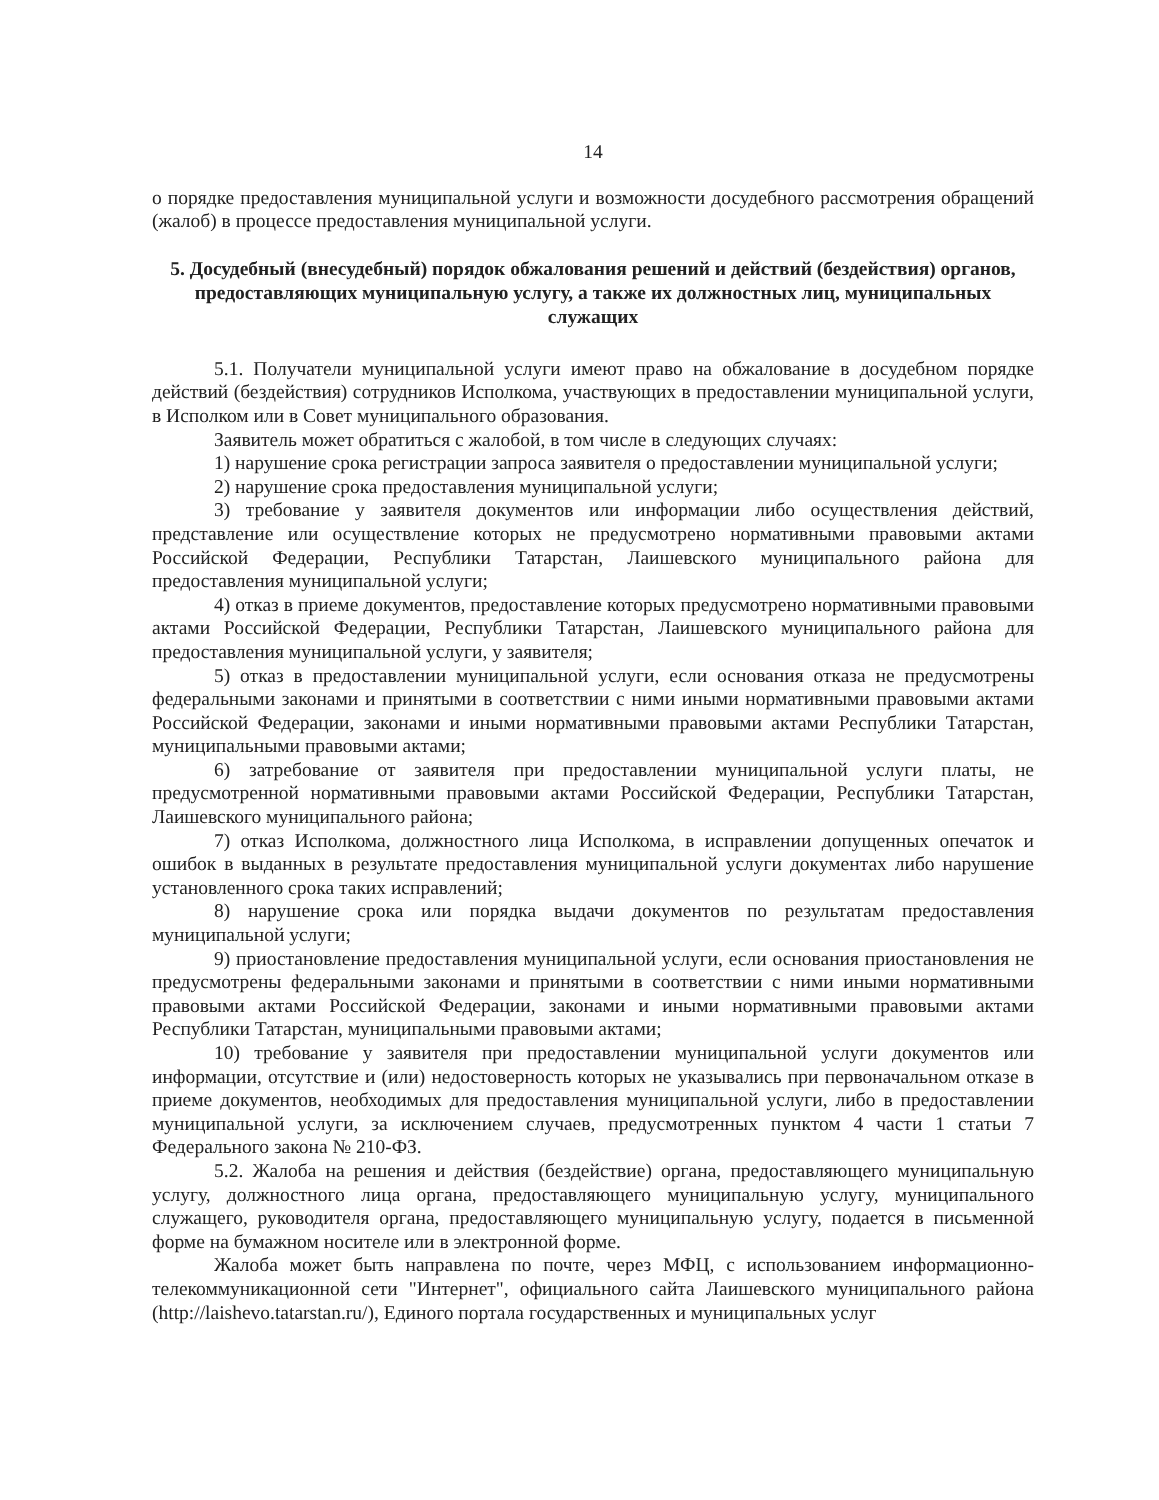14
о порядке предоставления муниципальной услуги и возможности досудебного рассмотрения обращений (жалоб) в процессе предоставления муниципальной услуги.
5. Досудебный (внесудебный) порядок обжалования решений и действий (бездействия) органов, предоставляющих муниципальную услугу, а также их должностных лиц, муниципальных служащих
5.1. Получатели муниципальной услуги имеют право на обжалование в досудебном порядке действий (бездействия) сотрудников Исполкома, участвующих в предоставлении муниципальной услуги, в Исполком или в Совет муниципального образования.
Заявитель может обратиться с жалобой, в том числе в следующих случаях:
1) нарушение срока регистрации запроса заявителя о предоставлении муниципальной услуги;
2) нарушение срока предоставления муниципальной услуги;
3) требование у заявителя документов или информации либо осуществления действий, представление или осуществление которых не предусмотрено нормативными правовыми актами Российской Федерации, Республики Татарстан, Лаишевского муниципального района для предоставления муниципальной услуги;
4) отказ в приеме документов, предоставление которых предусмотрено нормативными правовыми актами Российской Федерации, Республики Татарстан, Лаишевского муниципального района для предоставления муниципальной услуги, у заявителя;
5) отказ в предоставлении муниципальной услуги, если основания отказа не предусмотрены федеральными законами и принятыми в соответствии с ними иными нормативными правовыми актами Российской Федерации, законами и иными нормативными правовыми актами Республики Татарстан, муниципальными правовыми актами;
6) затребование от заявителя при предоставлении муниципальной услуги платы, не предусмотренной нормативными правовыми актами Российской Федерации, Республики Татарстан, Лаишевского муниципального района;
7) отказ Исполкома, должностного лица Исполкома, в исправлении допущенных опечаток и ошибок в выданных в результате предоставления муниципальной услуги документах либо нарушение установленного срока таких исправлений;
8) нарушение срока или порядка выдачи документов по результатам предоставления муниципальной услуги;
9) приостановление предоставления муниципальной услуги, если основания приостановления не предусмотрены федеральными законами и принятыми в соответствии с ними иными нормативными правовыми актами Российской Федерации, законами и иными нормативными правовыми актами Республики Татарстан, муниципальными правовыми актами;
10) требование у заявителя при предоставлении муниципальной услуги документов или информации, отсутствие и (или) недостоверность которых не указывались при первоначальном отказе в приеме документов, необходимых для предоставления муниципальной услуги, либо в предоставлении муниципальной услуги, за исключением случаев, предусмотренных пунктом 4 части 1 статьи 7 Федерального закона № 210-ФЗ.
5.2. Жалоба на решения и действия (бездействие) органа, предоставляющего муниципальную услугу, должностного лица органа, предоставляющего муниципальную услугу, муниципального служащего, руководителя органа, предоставляющего муниципальную услугу, подается в письменной форме на бумажном носителе или в электронной форме.
Жалоба может быть направлена по почте, через МФЦ, с использованием информационно-телекоммуникационной сети "Интернет", официального сайта Лаишевского муниципального района (http://laishevo.tatarstan.ru/), Единого портала государственных и муниципальных услуг